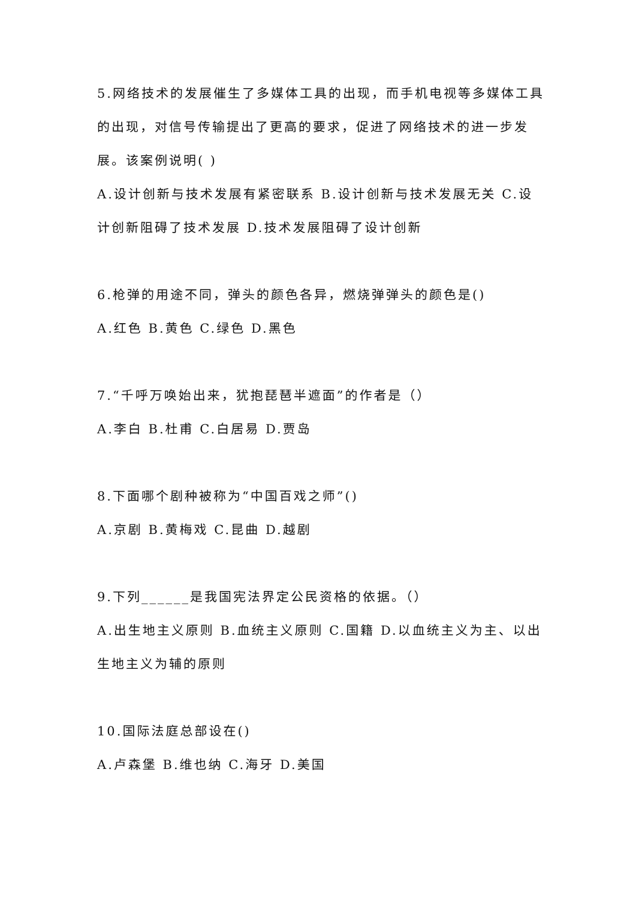5.网络技术的发展催生了多媒体工具的出现，而手机电视等多媒体工具的出现，对信号传输提出了更高的要求，促进了网络技术的进一步发展。该案例说明( )
A.设计创新与技术发展有紧密联系 B.设计创新与技术发展无关 C.设计创新阻碍了技术发展 D.技术发展阻碍了设计创新
6.枪弹的用途不同，弹头的颜色各异，燃烧弹弹头的颜色是()
A.红色 B.黄色 C.绿色 D.黑色
7.“千呼万唤始出来，犹抱琵琶半遮面”的作者是（）
A.李白 B.杜甫 C.白居易 D.贾岛
8.下面哪个剧种被称为“中国百戏之师”()
A.京剧 B.黄梅戏 C.昆曲 D.越剧
9.下列______是我国宪法界定公民资格的依据。（）
A.出生地主义原则 B.血统主义原则 C.国籍 D.以血统主义为主、以出生地主义为辅的原则
10.国际法庭总部设在()
A.卢森堡 B.维也纳 C.海牙 D.美国